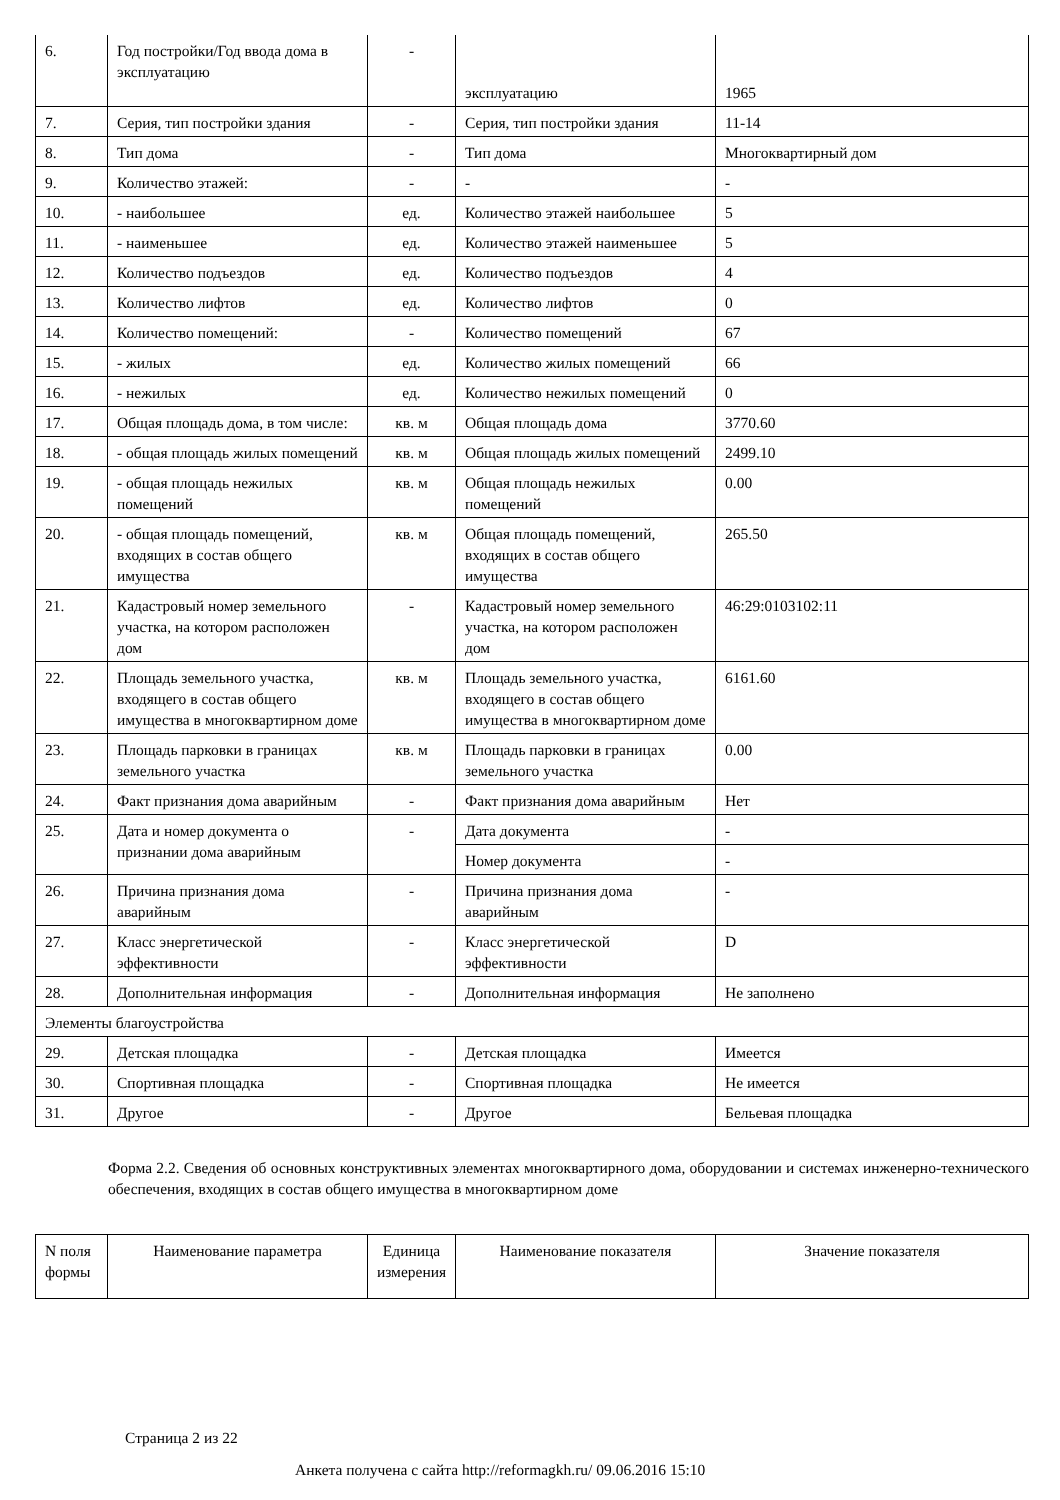| 6. | Год постройки/Год ввода дома в эксплуатацию | - | эксплуатацию | 1965 |
| 7. | Серия, тип постройки здания | - | Серия, тип постройки здания | 11-14 |
| 8. | Тип дома | - | Тип дома | Многоквартирный дом |
| 9. | Количество этажей: | - | - | - |
| 10. | - наибольшее | ед. | Количество этажей наибольшее | 5 |
| 11. | - наименьшее | ед. | Количество этажей наименьшее | 5 |
| 12. | Количество подъездов | ед. | Количество подъездов | 4 |
| 13. | Количество лифтов | ед. | Количество лифтов | 0 |
| 14. | Количество помещений: | - | Количество помещений | 67 |
| 15. | - жилых | ед. | Количество жилых помещений | 66 |
| 16. | - нежилых | ед. | Количество нежилых помещений | 0 |
| 17. | Общая площадь дома, в том числе: | кв. м | Общая площадь дома | 3770.60 |
| 18. | - общая площадь жилых помещений | кв. м | Общая площадь жилых помещений | 2499.10 |
| 19. | - общая площадь нежилых помещений | кв. м | Общая площадь нежилых помещений | 0.00 |
| 20. | - общая площадь помещений, входящих в состав общего имущества | кв. м | Общая площадь помещений, входящих в состав общего имущества | 265.50 |
| 21. | Кадастровый номер земельного участка, на котором расположен дом | - | Кадастровый номер земельного участка, на котором расположен дом | 46:29:0103102:11 |
| 22. | Площадь земельного участка, входящего в состав общего имущества в многоквартирном доме | кв. м | Площадь земельного участка, входящего в состав общего имущества в многоквартирном доме | 6161.60 |
| 23. | Площадь парковки в границах земельного участка | кв. м | Площадь парковки в границах земельного участка | 0.00 |
| 24. | Факт признания дома аварийным | - | Факт признания дома аварийным | Нет |
| 25. | Дата и номер документа о признании дома аварийным | - | Дата документа | - |
| | | | Номер документа | - |
| 26. | Причина признания дома аварийным | - | Причина признания дома аварийным | - |
| 27. | Класс энергетической эффективности | - | Класс энергетической эффективности | D |
| 28. | Дополнительная информация | - | Дополнительная информация | Не заполнено |
| Элементы благоустройства | | | | |
| 29. | Детская площадка | - | Детская площадка | Имеется |
| 30. | Спортивная площадка | - | Спортивная площадка | Не имеется |
| 31. | Другое | - | Другое | Бельевая площадка |
Форма 2.2. Сведения об основных конструктивных элементах многоквартирного дома, оборудовании и системах инженерно-технического обеспечения, входящих в состав общего имущества в многоквартирном доме
| N поля формы | Наименование параметра | Единица измерения | Наименование показателя | Значение показателя |
| --- | --- | --- | --- | --- |
Страница 2 из 22
Анкета получена с сайта http://reformagkh.ru/ 09.06.2016 15:10